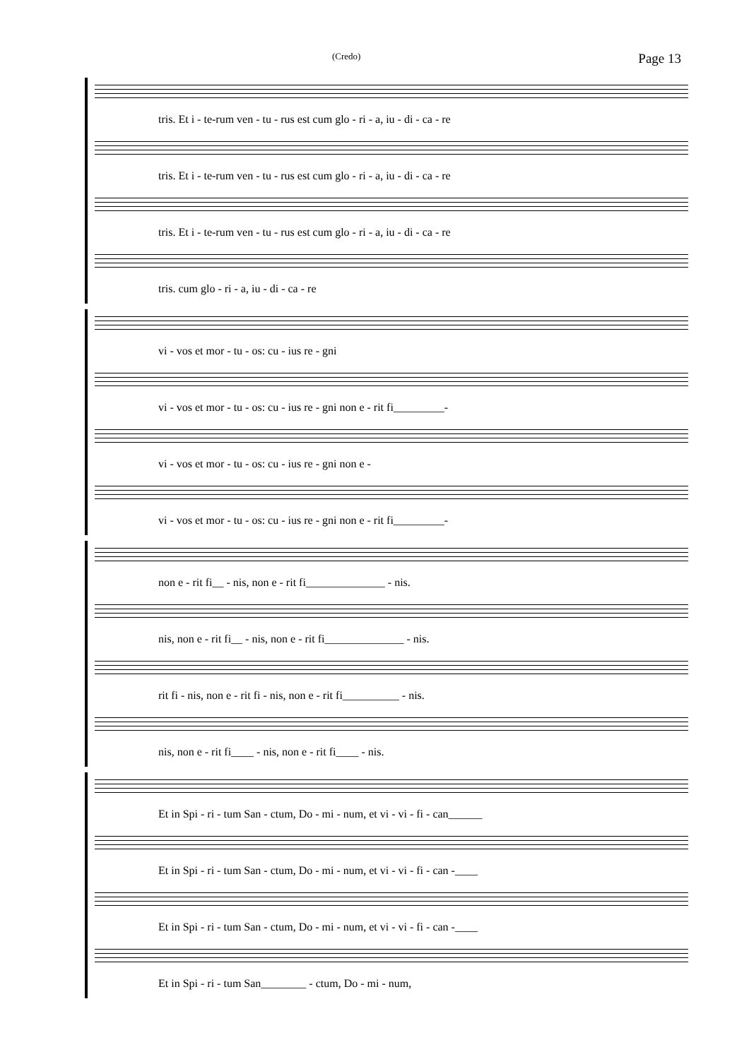(Credo) Page 13
tris. Et i - te-rum ven - tu - rus est cum glo - ri - a, iu - di - ca - re
tris. Et i - te-rum ven - tu - rus est cum glo - ri - a, iu - di - ca - re
tris. Et i - te-rum ven - tu - rus est cum glo - ri - a, iu - di - ca - re
tris. cum glo - ri - a, iu - di - ca - re
vi - vos et mor - tu - os: cu - ius re - gni
vi - vos et mor - tu - os: cu - ius re - gni non e - rit fi_________-
vi - vos et mor - tu - os: cu - ius re - gni non e -
vi - vos et mor - tu - os: cu - ius re - gni non e - rit fi_________-
non e - rit fi__ - nis, non e - rit fi______________ - nis.
nis, non e - rit fi__ - nis, non e - rit fi______________ - nis.
rit fi - nis, non e - rit fi - nis, non e - rit fi__________ - nis.
nis, non e - rit fi____ - nis, non e - rit fi____ - nis.
Et in Spi - ri - tum San - ctum, Do - mi - num, et vi - vi - fi - can______
Et in Spi - ri - tum San - ctum, Do - mi - num, et vi - vi - fi - can -____
Et in Spi - ri - tum San - ctum, Do - mi - num, et vi - vi - fi - can -____
Et in Spi - ri - tum San________ - ctum, Do - mi - num,